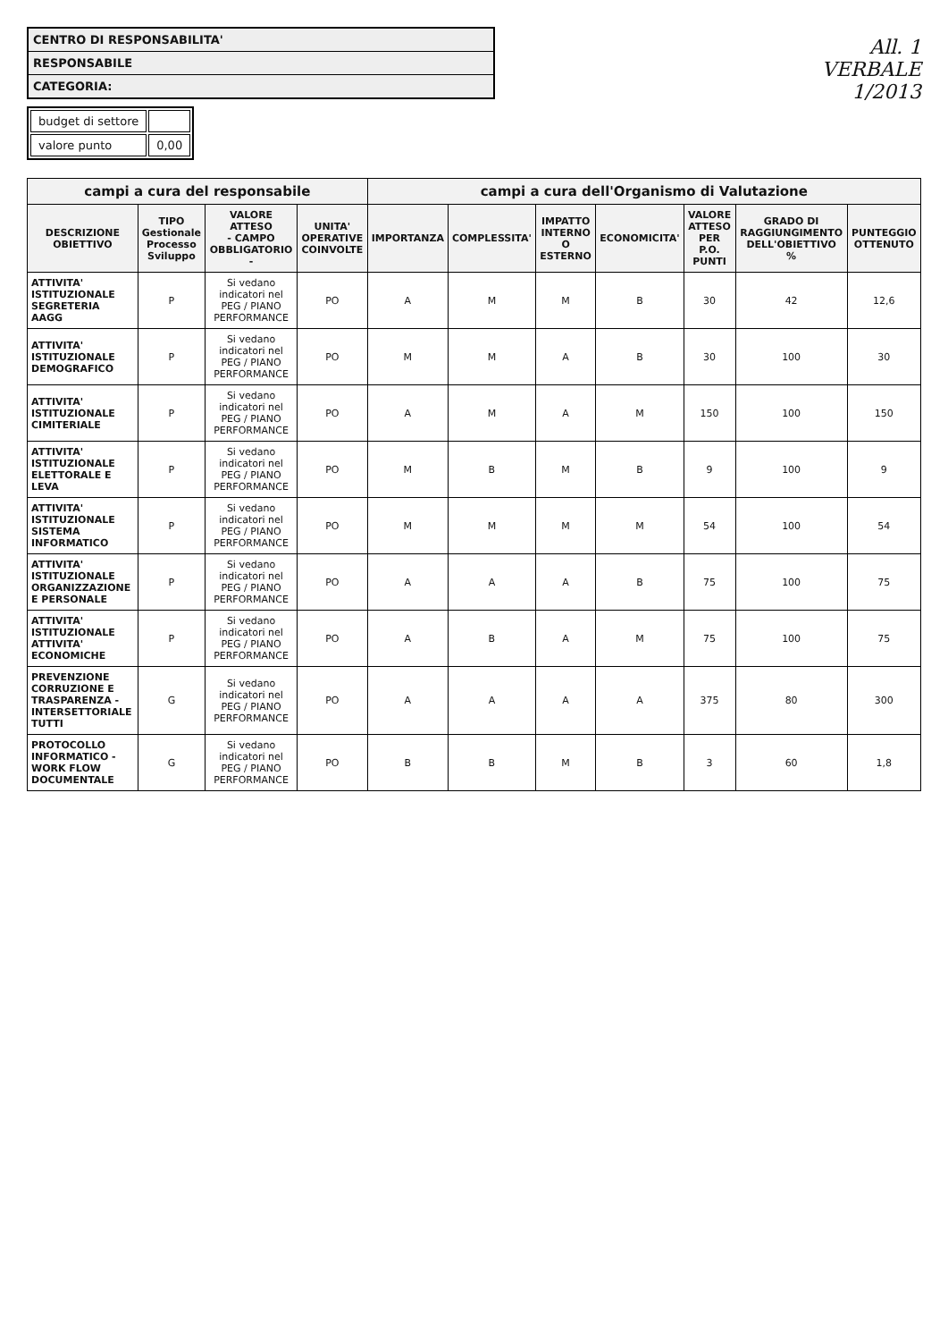CENTRO DI RESPONSABILITA'
RESPONSABILE
CATEGORIA:
| budget di settore | |
| valore punto | 0,00 |
All. 1
VERBALE
1/2013
| campi a cura del responsabile | | | | campi a cura dell'Organismo di Valutazione | | | | | | |
| --- | --- | --- | --- | --- | --- | --- | --- | --- | --- | --- |
| DESCRIZIONE OBIETTIVO | TIPO Gestionale Processo Sviluppo | VALORE ATTESO - CAMPO OBBLIGATORIO - | UNITA' OPERATIVE COINVOLTE | IMPORTANZA | COMPLESSITA' | IMPATTO INTERNO O ESTERNO | ECONOMICITA' | VALORE ATTESO PER P.O. PUNTI | GRADO DI RAGGIUNGIMENTO DELL'OBIETTIVO % | PUNTEGGIO OTTENUTO |
| ATTIVITA' ISTITUZIONALE SEGRETERIA AAGG | P | Si vedano indicatori nel PEG / PIANO PERFORMANCE | PO | A | M | M | B | 30 | 42 | 12,6 |
| ATTIVITA' ISTITUZIONALE DEMOGRAFICO | P | Si vedano indicatori nel PEG / PIANO PERFORMANCE | PO | M | M | A | B | 30 | 100 | 30 |
| ATTIVITA' ISTITUZIONALE CIMITERIALE | P | Si vedano indicatori nel PEG / PIANO PERFORMANCE | PO | A | M | A | M | 150 | 100 | 150 |
| ATTIVITA' ISTITUZIONALE ELETTORALE E LEVA | P | Si vedano indicatori nel PEG / PIANO PERFORMANCE | PO | M | B | M | B | 9 | 100 | 9 |
| ATTIVITA' ISTITUZIONALE SISTEMA INFORMATICO | P | Si vedano indicatori nel PEG / PIANO PERFORMANCE | PO | M | M | M | M | 54 | 100 | 54 |
| ATTIVITA' ISTITUZIONALE ORGANIZZAZIONE E PERSONALE | P | Si vedano indicatori nel PEG / PIANO PERFORMANCE | PO | A | A | A | B | 75 | 100 | 75 |
| ATTIVITA' ISTITUZIONALE ATTIVITA' ECONOMICHE | P | Si vedano indicatori nel PEG / PIANO PERFORMANCE | PO | A | B | A | M | 75 | 100 | 75 |
| PREVENZIONE CORRUZIONE E TRASPARENZA - INTERSETTORIALE TUTTI | G | Si vedano indicatori nel PEG / PIANO PERFORMANCE | PO | A | A | A | A | 375 | 80 | 300 |
| PROTOCOLLO INFORMATICO - WORK FLOW DOCUMENTALE | G | Si vedano indicatori nel PEG / PIANO PERFORMANCE | PO | B | B | M | B | 3 | 60 | 1,8 |